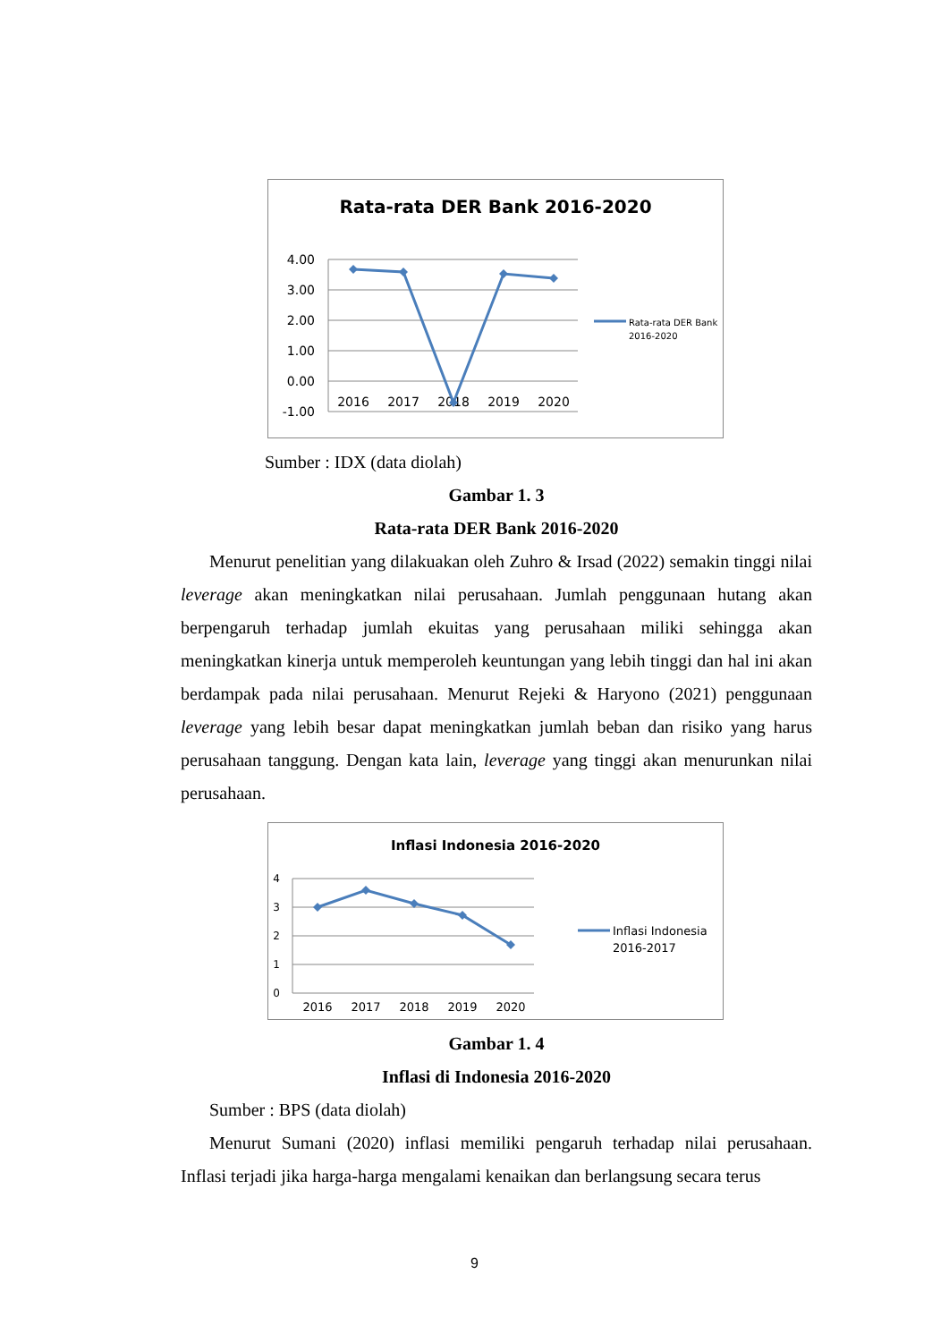Rata-rata DER Bank 2016-2020
4.00
3.00
2.00
1.00
0.00
-1.00
2016
2017
2018
2019
2020
Rata-rata DER Bank
2016-2020
Sumber : IDX (data diolah)
Gambar 1. 3
Rata-rata DER Bank 2016-2020
Menurut penelitian yang dilakuakan oleh Zuhro & Irsad (2022) semakin tinggi nilai leverage akan meningkatkan nilai perusahaan. Jumlah penggunaan hutang akan berpengaruh terhadap jumlah ekuitas yang perusahaan miliki sehingga akan meningkatkan kinerja untuk memperoleh keuntungan yang lebih tinggi dan hal ini akan berdampak pada nilai perusahaan. Menurut Rejeki & Haryono (2021) penggunaan leverage yang lebih besar dapat meningkatkan jumlah beban dan risiko yang harus perusahaan tanggung. Dengan kata lain, leverage yang tinggi akan menurunkan nilai perusahaan.
Inflasi Indonesia 2016-2020
4
3
2
1
0
2016
2017
2018
2019
2020
Inflasi Indonesia
2016-2017
Gambar 1. 4
Inflasi di Indonesia 2016-2020
Sumber : BPS (data diolah)
Menurut Sumani (2020) inflasi memiliki pengaruh terhadap nilai perusahaan. Inflasi terjadi jika harga-harga mengalami kenaikan dan berlangsung secara terus
9